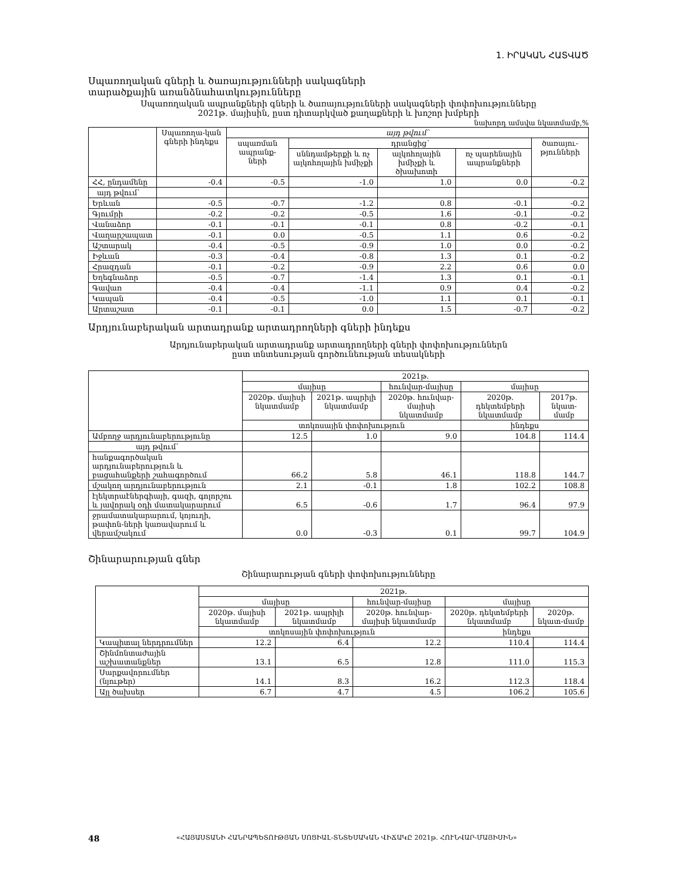1. ԻՐԱԿԱՆ ՀԱՏՎԱԾ
Սպառողական գների և ծառայությունների սակագների
տարածքային առանձնահատկությունները
Սպառողական ապրանքների գների և ծառայությունների սակագների փոփոխությունները
2021թ. մայիսին, ըստ դիտարկված քաղաքների և խոշոր խմբերի
նախորդ ամսվա նկատմամբ,%
| | Սպառողա-կան գների ինդեքս | այդ թվում՝ | | | | |
| --- | --- | --- | --- | --- | --- | --- |
| | | սպառման ապրանք-ների | դրանցից՝ | | | ծառայու-թյունների |
| | | | սննդամթերքի և ոչ ալկոհոլային խմիչքի | ալկոհոլային խմիչքի և ծխախոտի | ոչ պարենային ապրանքների | |
| ՀՀ, ընդամենը | -0.4 | -0.5 | -1.0 | 1.0 | 0.0 | -0.2 |
| այդ թվում՝ | | | | | | |
| Երևան | -0.5 | -0.7 | -1.2 | 0.8 | -0.1 | -0.2 |
| Գյումրի | -0.2 | -0.2 | -0.5 | 1.6 | -0.1 | -0.2 |
| Վանաձոր | -0.1 | -0.1 | -0.1 | 0.8 | -0.2 | -0.1 |
| Վաղարշապատ | -0.1 | 0.0 | -0.5 | 1.1 | 0.6 | -0.2 |
| Աշտարակ | -0.4 | -0.5 | -0.9 | 1.0 | 0.0 | -0.2 |
| Իջևան | -0.3 | -0.4 | -0.8 | 1.3 | 0.1 | -0.2 |
| Հրազդան | -0.1 | -0.2 | -0.9 | 2.2 | 0.6 | 0.0 |
| Եղեգնաձոր | -0.5 | -0.7 | -1.4 | 1.3 | 0.1 | -0.1 |
| Գավառ | -0.4 | -0.4 | -1.1 | 0.9 | 0.4 | -0.2 |
| Կապան | -0.4 | -0.5 | -1.0 | 1.1 | 0.1 | -0.1 |
| Արտաշատ | -0.1 | -0.1 | 0.0 | 1.5 | -0.7 | -0.2 |
Արդյունաբերական արտադրանք արտադրողների գների ինդեքս
Արդյունաբերական արտադրանք արտադրողների գների փոփոխություններն
ըստ տնտեսության գործունեության տեսակների
| | 2021թ. | | | | |
| --- | --- | --- | --- | --- | --- |
| | մայիսը | | հունվար-մայիսը | մայիսը | |
| | 2020թ. մայիսի նկատմամբ | 2021թ. ապրիլի նկատմամբ | 2020թ. հունվար-մայիսի նկատմամբ | 2020թ. դեկտեմբերի նկատմամբ | 2017թ. նկատ-մամբ |
| | տոկոսային փոփոխություն | | | ինդեքս | |
| Ամբողջ արդյունաբերությունը | 12.5 | 1.0 | 9.0 | 104.8 | 114.4 |
| այդ թվում՝ | | | | | |
| հանքագործական արդյունաբերություն և բացահանքերի շահագործում | 66.2 | 5.8 | 46.1 | 118.8 | 144.7 |
| մշակող արդյունաբերություն | 2.1 | -0.1 | 1.8 | 102.2 | 108.8 |
| էլեկտրաէներգիայի, գազի, գոլորշու և յավորակ օդի մատակարարում | 6.5 | -0.6 | 1.7 | 96.4 | 97.9 |
| ջրամատակարարում, կոյուղի, թափոն-ների կառավարում և վերամշակում | 0.0 | -0.3 | 0.1 | 99.7 | 104.9 |
Շինարարության գներ
Շինարարության գների փոփոխությունները
| | 2021թ. | | | | |
| --- | --- | --- | --- | --- | --- |
| | մայիսը | | հունվար-մայիսը | մայիսը | |
| | 2020թ. մայիսի նկատմամբ | 2021թ. ապրիլի նկատմամբ | 2020թ. հունվար-մայիսի նկատմամբ | 2020թ. դեկտեմբերի նկատմամբ | 2020թ. նկատ-մամբ |
| | տոկոսային փոփոխություն | | | ինդեքս | |
| Կապիտալ ներդրումներ | 12.2 | 6.4 | 12.2 | 110.4 | 114.4 |
| Շինմոնտաժային աշխատանքներ | 13.1 | 6.5 | 12.8 | 111.0 | 115.3 |
| Սարքավորումներ (նյութեր) | 14.1 | 8.3 | 16.2 | 112.3 | 118.4 |
| Այլ ծախսեր | 6.7 | 4.7 | 4.5 | 106.2 | 105.6 |
48 «ՀԱՅԱՍՏԱՆԻ ՀԱՆՐԱՊԵՏՈՒԹՅԱՆ ՍՈՑԻԱԼ-ՏՆՏԵՍԱԿԱՆ ՎԻՃԱԿԸ 2021թ. ՀՈՒՆՎԱՐ-ՄԱՅԻՍԻՆ»